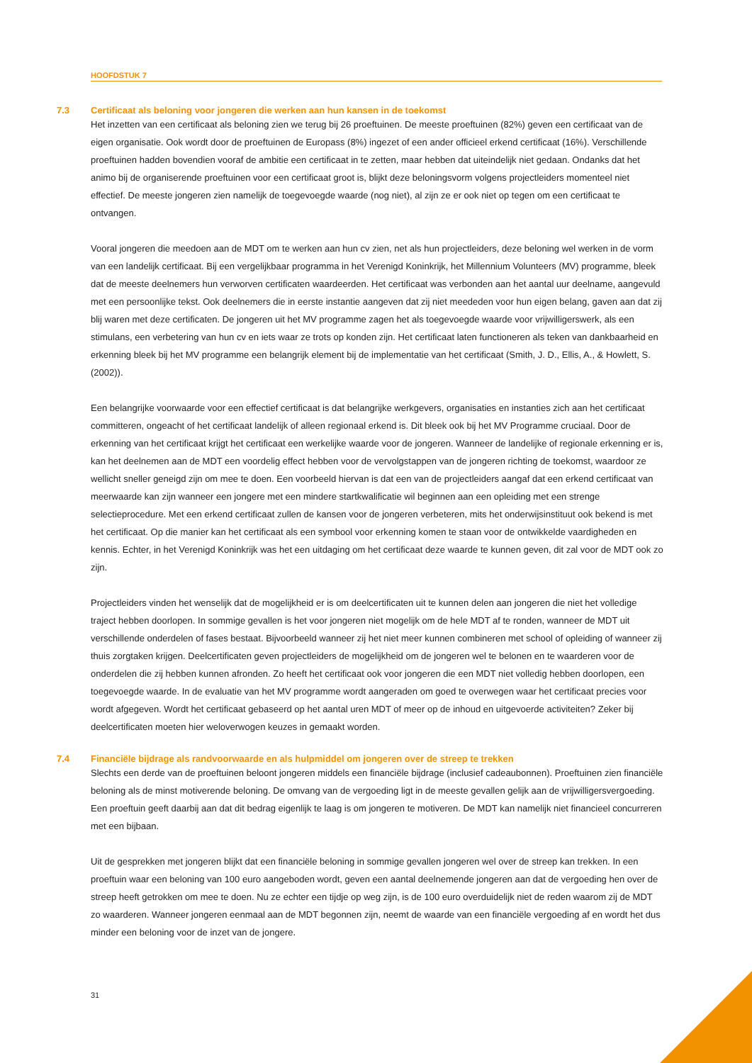HOOFDSTUK 7
7.3 Certificaat als beloning voor jongeren die werken aan hun kansen in de toekomst
Het inzetten van een certificaat als beloning zien we terug bij 26 proeftuinen. De meeste proeftuinen (82%) geven een certificaat van de eigen organisatie. Ook wordt door de proeftuinen de Europass (8%) ingezet of een ander officieel erkend certificaat (16%). Verschillende proeftuinen hadden bovendien vooraf de ambitie een certificaat in te zetten, maar hebben dat uiteindelijk niet gedaan. Ondanks dat het animo bij de organiserende proeftuinen voor een certificaat groot is, blijkt deze beloningsvorm volgens projectleiders momenteel niet effectief. De meeste jongeren zien namelijk de toegevoegde waarde (nog niet), al zijn ze er ook niet op tegen om een certificaat te ontvangen.
Vooral jongeren die meedoen aan de MDT om te werken aan hun cv zien, net als hun projectleiders, deze beloning wel werken in de vorm van een landelijk certificaat. Bij een vergelijkbaar programma in het Verenigd Koninkrijk, het Millennium Volunteers (MV) programme, bleek dat de meeste deelnemers hun verworven certificaten waardeerden. Het certificaat was verbonden aan het aantal uur deelname, aangevuld met een persoonlijke tekst. Ook deelnemers die in eerste instantie aangeven dat zij niet meededen voor hun eigen belang, gaven aan dat zij blij waren met deze certificaten. De jongeren uit het MV programme zagen het als toegevoegde waarde voor vrijwilligerswerk, als een stimulans, een verbetering van hun cv en iets waar ze trots op konden zijn. Het certificaat laten functioneren als teken van dankbaarheid en erkenning bleek bij het MV programme een belangrijk element bij de implementatie van het certificaat (Smith, J. D., Ellis, A., & Howlett, S. (2002)).
Een belangrijke voorwaarde voor een effectief certificaat is dat belangrijke werkgevers, organisaties en instanties zich aan het certificaat committeren, ongeacht of het certificaat landelijk of alleen regionaal erkend is. Dit bleek ook bij het MV Programme cruciaal. Door de erkenning van het certificaat krijgt het certificaat een werkelijke waarde voor de jongeren. Wanneer de landelijke of regionale erkenning er is, kan het deelnemen aan de MDT een voordelig effect hebben voor de vervolgstappen van de jongeren richting de toekomst, waardoor ze wellicht sneller geneigd zijn om mee te doen. Een voorbeeld hiervan is dat een van de projectleiders aangaf dat een erkend certificaat van meerwaarde kan zijn wanneer een jongere met een mindere startkwalificatie wil beginnen aan een opleiding met een strenge selectieprocedure. Met een erkend certificaat zullen de kansen voor de jongeren verbeteren, mits het onderwijsinstituut ook bekend is met het certificaat. Op die manier kan het certificaat als een symbool voor erkenning komen te staan voor de ontwikkelde vaardigheden en kennis. Echter, in het Verenigd Koninkrijk was het een uitdaging om het certificaat deze waarde te kunnen geven, dit zal voor de MDT ook zo zijn.
Projectleiders vinden het wenselijk dat de mogelijkheid er is om deelcertificaten uit te kunnen delen aan jongeren die niet het volledige traject hebben doorlopen. In sommige gevallen is het voor jongeren niet mogelijk om de hele MDT af te ronden, wanneer de MDT uit verschillende onderdelen of fases bestaat. Bijvoorbeeld wanneer zij het niet meer kunnen combineren met school of opleiding of wanneer zij thuis zorgtaken krijgen. Deelcertificaten geven projectleiders de mogelijkheid om de jongeren wel te belonen en te waarderen voor de onderdelen die zij hebben kunnen afronden. Zo heeft het certificaat ook voor jongeren die een MDT niet volledig hebben doorlopen, een toegevoegde waarde. In de evaluatie van het MV programme wordt aangeraden om goed te overwegen waar het certificaat precies voor wordt afgegeven. Wordt het certificaat gebaseerd op het aantal uren MDT of meer op de inhoud en uitgevoerde activiteiten? Zeker bij deelcertificaten moeten hier weloverwogen keuzes in gemaakt worden.
7.4 Financiële bijdrage als randvoorwaarde en als hulpmiddel om jongeren over de streep te trekken
Slechts een derde van de proeftuinen beloont jongeren middels een financiële bijdrage (inclusief cadeaubonnen). Proeftuinen zien financiële beloning als de minst motiverende beloning. De omvang van de vergoeding ligt in de meeste gevallen gelijk aan de vrijwilligersvergoeding. Een proeftuin geeft daarbij aan dat dit bedrag eigenlijk te laag is om jongeren te motiveren. De MDT kan namelijk niet financieel concurreren met een bijbaan.
Uit de gesprekken met jongeren blijkt dat een financiële beloning in sommige gevallen jongeren wel over de streep kan trekken. In een proeftuin waar een beloning van 100 euro aangeboden wordt, geven een aantal deelnemende jongeren aan dat de vergoeding hen over de streep heeft getrokken om mee te doen. Nu ze echter een tijdje op weg zijn, is de 100 euro overduidelijk niet de reden waarom zij de MDT zo waarderen. Wanneer jongeren eenmaal aan de MDT begonnen zijn, neemt de waarde van een financiële vergoeding af en wordt het dus minder een beloning voor de inzet van de jongere.
31